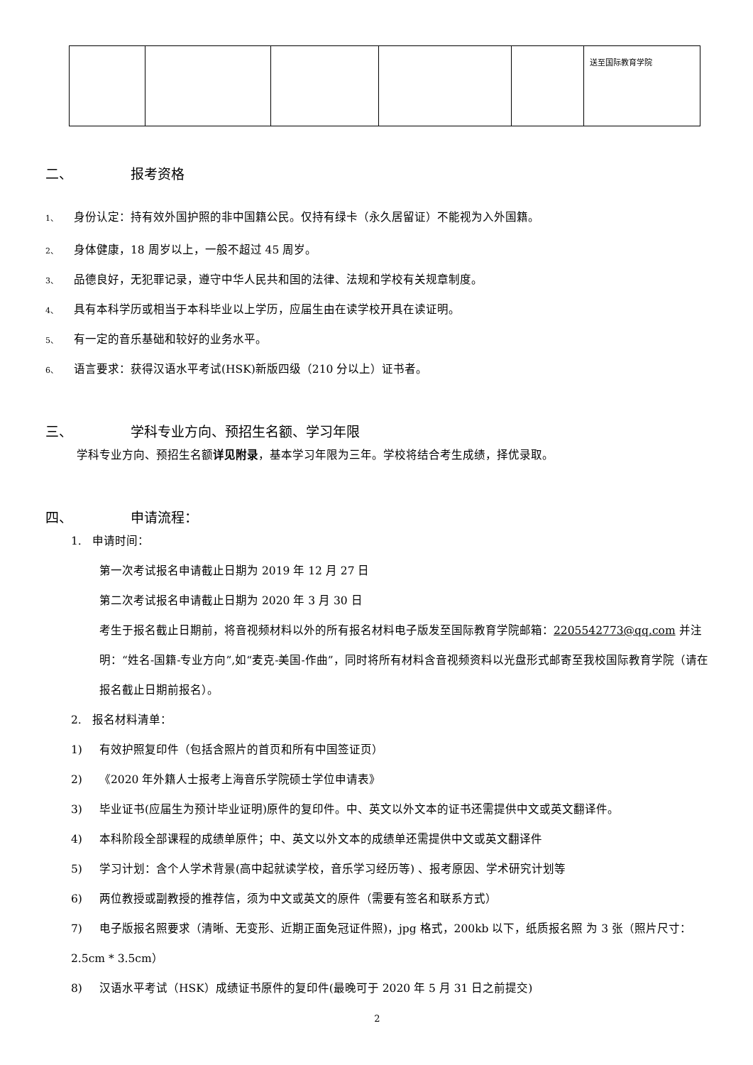| | | | | | 送至国际教育学院 |
二、 报考资格
1、 身份认定：持有效外国护照的非中国籍公民。仅持有绿卡（永久居留证）不能视为入外国籍。
2、 身体健康，18 周岁以上，一般不超过 45 周岁。
3、 品德良好，无犯罪记录，遵守中华人民共和国的法律、法规和学校有关规章制度。
4、 具有本科学历或相当于本科毕业以上学历，应届生由在读学校开具在读证明。
5、 有一定的音乐基础和较好的业务水平。
6、 语言要求：获得汉语水平考试(HSK)新版四级（210 分以上）证书者。
三、 学科专业方向、预招生名额、学习年限
学科专业方向、预招生名额详见附录，基本学习年限为三年。学校将结合考生成绩，择优录取。
四、 申请流程：
1. 申请时间：
第一次考试报名申请截止日期为 2019 年 12 月 27 日
第二次考试报名申请截止日期为 2020 年 3 月 30 日
考生于报名截止日期前，将音视频材料以外的所有报名材料电子版发至国际教育学院邮箱：2205542773@qq.com 并注明：“姓名-国籍-专业方向”,如“麦克-美国-作曲”，同时将所有材料含音视频资料以光盘形式邮寄至我校国际教育学院（请在报名截止日期前报名）。
2. 报名材料清单：
1) 有效护照复印件（包括含照片的首页和所有中国签证页）
2) 《2020 年外籍人士报考上海音乐学院硕士学位申请表》
3) 毕业证书(应届生为预计毕业证明)原件的复印件。中、英文以外文本的证书还需提供中文或英文翻译件。
4) 本科阶段全部课程的成绩单原件；中、英文以外文本的成绩单还需提供中文或英文翻译件
5) 学习计划：含个人学术背景(高中起就读学校，音乐学习经历等) 、报考原因、学术研究计划等
6) 两位教授或副教授的推荐信，须为中文或英文的原件（需要有签名和联系方式）
7) 电子版报名照要求（清晰、无变形、近期正面免冠证件照)，jpg 格式，200kb 以下，纸质报名照 为 3 张（照片尺寸：2.5cm * 3.5cm）
8) 汉语水平考试（HSK）成绩证书原件的复印件(最晚可于 2020 年 5 月 31 日之前提交)
2